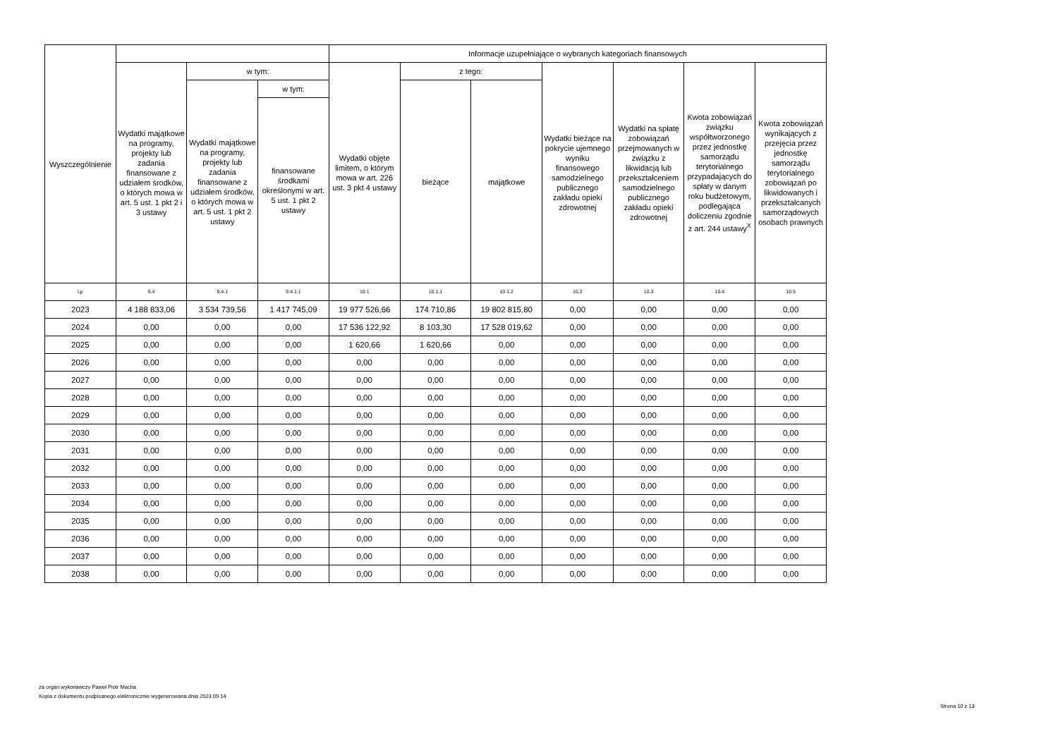| Wyszczególnienie | | | | Informacje uzupełniające o wybranych kategoriach finansowych | | | | | | |
| --- | --- | --- | --- | --- | --- | --- | --- | --- | --- | --- |
| | Wydatki majątkowe na programy, projekty lub zadania finansowane z udziałem środków, o których mowa w art. 5 ust. 1 pkt 2 i 3 ustawy | w tym: | | Wydatki objęte limitem, o którym mowa w art. 226 ust. 3 pkt 4 ustawy | z tego: | | Wydatki bieżące na pokrycie ujemnego wyniku finansowego samodzielnego publicznego zakładu opieki zdrowotnej | Wydatki na spłatę zobowiązań przejmowanych w związku z likwidacją lub przekształceniem samodzielnego publicznego zakładu opieki zdrowotnej | Kwota zobowiązań związku współtworzonego przez jednostkę samorządu terytorialnego przypadających do spłaty w danym roku budżetowym, podlegająca doliczeniu zgodnie z art. 244 ustawy<sup>X</sup> | Kwota zobowiązań wynikających z przejęcia przez jednostkę samorządu terytorialnego zobowiązań po likwidowanych i przekształcanych samorządowych osobach prawnych |
| | | Wydatki majątkowe na programy, projekty lub zadania finansowane z udziałem środków, o których mowa w art. 5 ust. 1 pkt 2 ustawy | w tym: | | bieżące | majątkowe | | | | |
| | | | finansowane środkami określonymi w art. 5 ust. 1 pkt 2 ustawy | | | | | | | |
| Lp | 9.4 | 9.4.1 | 9.4.1.1 | 10.1 | 10.1.1 | 10.1.2 | 10.2 | 10.3 | 10.4 | 10.5 |
| 2023 | 4 188 833,06 | 3 534 739,56 | 1 417 745,09 | 19 977 526,66 | 174 710,86 | 19 802 815,80 | 0,00 | 0,00 | 0,00 | 0,00 |
| 2024 | 0,00 | 0,00 | 0,00 | 17 536 122,92 | 8 103,30 | 17 528 019,62 | 0,00 | 0,00 | 0,00 | 0,00 |
| 2025 | 0,00 | 0,00 | 0,00 | 1 620,66 | 1 620,66 | 0,00 | 0,00 | 0,00 | 0,00 | 0,00 |
| 2026 | 0,00 | 0,00 | 0,00 | 0,00 | 0,00 | 0,00 | 0,00 | 0,00 | 0,00 | 0,00 |
| 2027 | 0,00 | 0,00 | 0,00 | 0,00 | 0,00 | 0,00 | 0,00 | 0,00 | 0,00 | 0,00 |
| 2028 | 0,00 | 0,00 | 0,00 | 0,00 | 0,00 | 0,00 | 0,00 | 0,00 | 0,00 | 0,00 |
| 2029 | 0,00 | 0,00 | 0,00 | 0,00 | 0,00 | 0,00 | 0,00 | 0,00 | 0,00 | 0,00 |
| 2030 | 0,00 | 0,00 | 0,00 | 0,00 | 0,00 | 0,00 | 0,00 | 0,00 | 0,00 | 0,00 |
| 2031 | 0,00 | 0,00 | 0,00 | 0,00 | 0,00 | 0,00 | 0,00 | 0,00 | 0,00 | 0,00 |
| 2032 | 0,00 | 0,00 | 0,00 | 0,00 | 0,00 | 0,00 | 0,00 | 0,00 | 0,00 | 0,00 |
| 2033 | 0,00 | 0,00 | 0,00 | 0,00 | 0,00 | 0,00 | 0,00 | 0,00 | 0,00 | 0,00 |
| 2034 | 0,00 | 0,00 | 0,00 | 0,00 | 0,00 | 0,00 | 0,00 | 0,00 | 0,00 | 0,00 |
| 2035 | 0,00 | 0,00 | 0,00 | 0,00 | 0,00 | 0,00 | 0,00 | 0,00 | 0,00 | 0,00 |
| 2036 | 0,00 | 0,00 | 0,00 | 0,00 | 0,00 | 0,00 | 0,00 | 0,00 | 0,00 | 0,00 |
| 2037 | 0,00 | 0,00 | 0,00 | 0,00 | 0,00 | 0,00 | 0,00 | 0,00 | 0,00 | 0,00 |
| 2038 | 0,00 | 0,00 | 0,00 | 0,00 | 0,00 | 0,00 | 0,00 | 0,00 | 0,00 | 0,00 |
za organ wykonawczy Paweł Piotr Macha
Kopia z dokumentu podpisanego elektronicznie wygenerowana dnia 2023.09.14
Strona 10 z 13